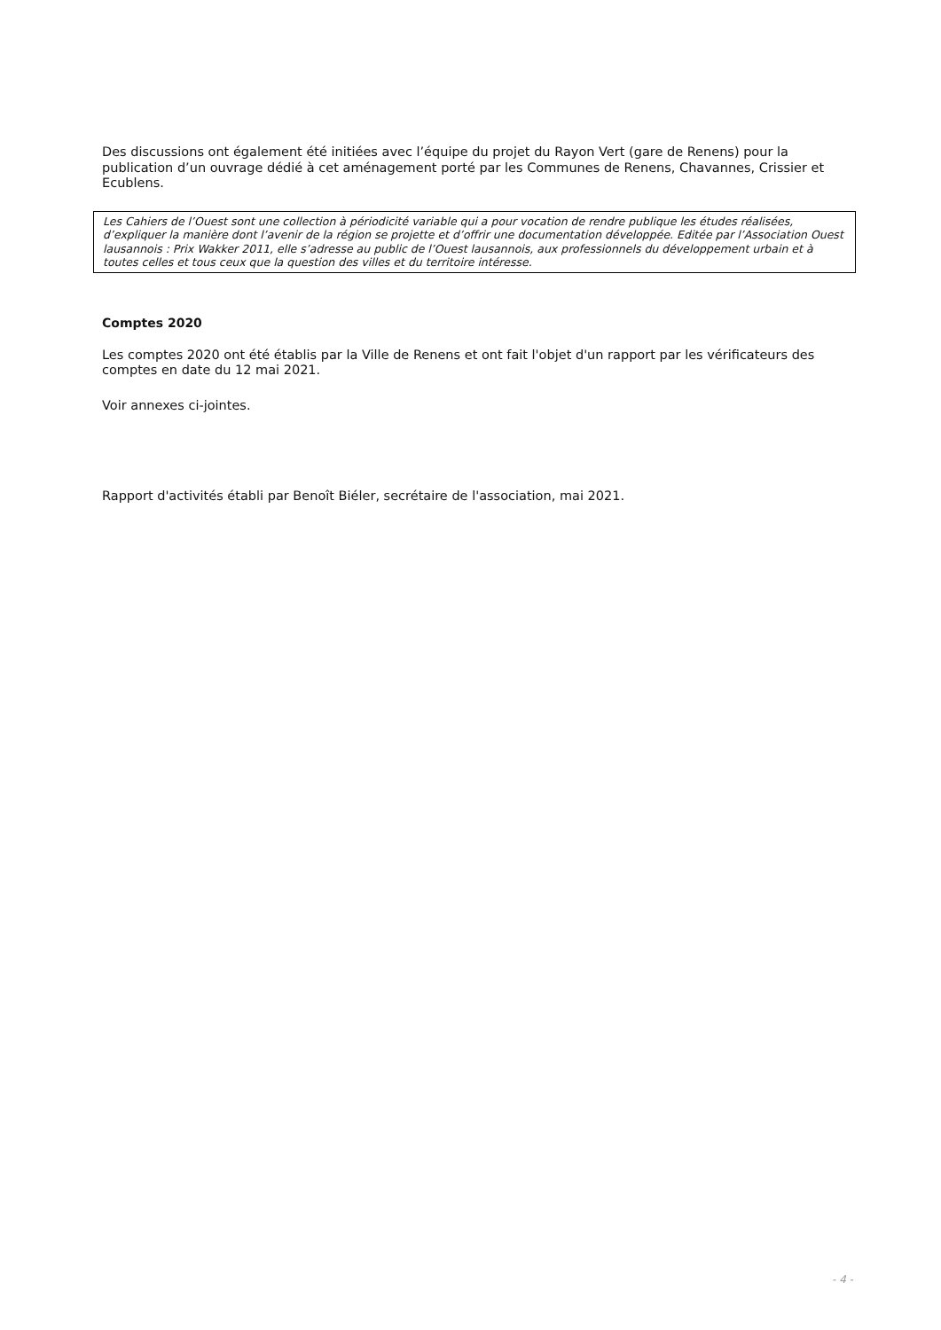Des discussions ont également été initiées avec l’équipe du projet du Rayon Vert (gare de Renens) pour la publication d’un ouvrage dédié à cet aménagement porté par les Communes de Renens, Chavannes, Crissier et Ecublens.
Les Cahiers de l’Ouest sont une collection à périodicité variable qui a pour vocation de rendre publique les études réalisées, d’expliquer la manière dont l’avenir de la région se projette et d’offrir une documentation développée. Editée par l’Association Ouest lausannois : Prix Wakker 2011, elle s’adresse au public de l’Ouest lausannois, aux professionnels du développement urbain et à toutes celles et tous ceux que la question des villes et du territoire intéresse.
Comptes 2020
Les comptes 2020 ont été établis par la Ville de Renens et ont fait l'objet d'un rapport par les vérificateurs des comptes en date du 12 mai 2021.
Voir annexes ci-jointes.
Rapport d'activités établi par Benoît Biéler, secrétaire de l'association, mai 2021.
- 4 -